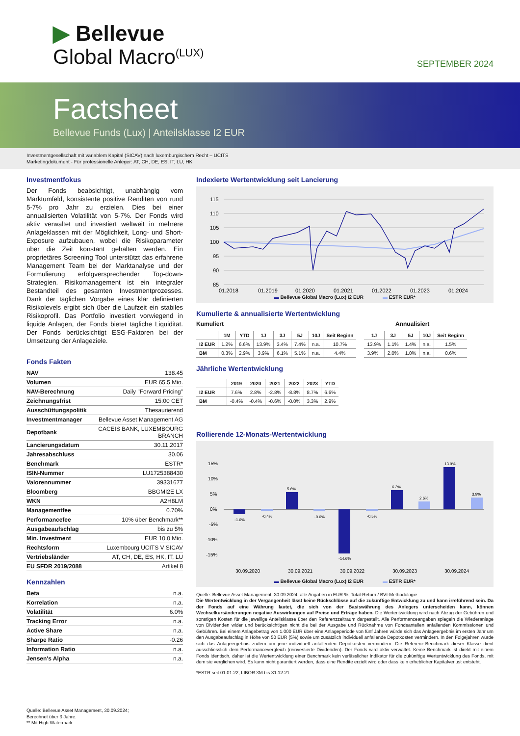▶ Bellevue
Global Macro<sup>(LUX)</sup> SEPTEMBER 2024
Factsheet
Bellevue Funds (Lux) | Anteilsklasse I2 EUR
Investmentgesellschaft mit variablem Kapital (SICAV) nach luxemburgischem Recht – UCITS
Marketingdokument - Für professionelle Anleger: AT, CH, DE, ES, IT, LU, HK
Investmentfokus
Der Fonds beabsichtigt, unabhängig vom Marktumfeld, konsistente positive Renditen von rund 5-7% pro Jahr zu erzielen. Dies bei einer annualisierten Volatilität von 5-7%. Der Fonds wird aktiv verwaltet und investiert weltweit in mehrere Anlageklassen mit der Möglichkeit, Long- und Short-Exposure aufzubauen, wobei die Risikoparameter über die Zeit konstant gehalten werden. Ein proprietäres Screening Tool unterstützt das erfahrene Management Team bei der Marktanalyse und der Formulierung erfolgversprechender Top-down-Strategien. Risikomanagement ist ein integraler Bestandteil des gesamten Investmentprozesses. Dank der täglichen Vorgabe eines klar definierten Risikolevels ergibt sich über die Laufzeit ein stabiles Risikoprofil. Das Portfolio investiert vorwiegend in liquide Anlagen, der Fonds bietet tägliche Liquidität. Der Fonds berücksichtigt ESG-Faktoren bei der Umsetzung der Anlageziele.
Fonds Fakten
| NAV | 138.45 |
| Volumen | EUR 65.5 Mio. |
| NAV-Berechnung | Daily "Forward Pricing" |
| Zeichnungsfrist | 15:00 CET |
| Ausschüttungspolitik | Thesaurierend |
| Investmentmanager | Bellevue Asset Management AG |
| Depotbank | CACEIS BANK, LUXEMBOURG BRANCH |
| Lancierungsdatum | 30.11.2017 |
| Jahresabschluss | 30.06 |
| Benchmark | ESTR* |
| ISIN-Nummer | LU1725388430 |
| Valorennummer | 39331677 |
| Bloomberg | BBGMI2E LX |
| WKN | A2H8LM |
| Managementfee | 0.70% |
| Performancefee | 10% über Benchmark** |
| Ausgabeaufschlag | bis zu 5% |
| Min. Investment | EUR 10.0 Mio. |
| Rechtsform | Luxembourg UCITS V SICAV |
| Vertriebsländer | AT, CH, DE, ES, HK, IT, LU |
| EU SFDR 2019/2088 | Artikel 8 |
Kennzahlen
| Beta | n.a. |
| Korrelation | n.a. |
| Volatilität | 6.0% |
| Tracking Error | n.a. |
| Active Share | n.a. |
| Sharpe Ratio | -0.26 |
| Information Ratio | n.a. |
| Jensen's Alpha | n.a. |
Quelle: Bellevue Asset Management, 30.09.2024;
Berechnet über 3 Jahre.
** Mit High Watermark
Indexierte Wertentwicklung seit Lancierung
115
110
105
100
95
90
85
01.2018
01.2019
01.2020
01.2021
01.2022
01.2023
01.2024
▬ Bellevue Global Macro (Lux) I2 EUR ▬ ESTR EUR*
Kumulierte & annualisierte Wertentwicklung
Kumuliert Annualisiert
| | 1M | YTD | 1J | 3J | 5J | 10J | Seit Beginn |
| --- | --- | --- | --- | --- | --- | --- | --- |
| I2 EUR | 1.2% | 6.6% | 13.9% | 3.4% | 7.4% | n.a. | 10.7% |
| BM | 0.3% | 2.9% | 3.9% | 6.1% | 5.1% | n.a. | 4.4% |
| 1J | 3J | 5J | 10J | Seit Beginn |
| --- | --- | --- | --- | --- |
| 13.9% | 1.1% | 1.4% | n.a. | 1.5% |
| 3.9% | 2.0% | 1.0% | n.a. | 0.6% |
Jährliche Wertentwicklung
| | 2019 | 2020 | 2021 | 2022 | 2023 | YTD |
| --- | --- | --- | --- | --- | --- | --- |
| I2 EUR | 7.6% | 2.8% | -2.8% | -8.8% | 8.7% | 6.6% |
| BM | -0.4% | -0.4% | -0.6% | -0.0% | 3.3% | 2.9% |
Rollierende 12-Monats-Wertentwicklung
15%
10%
5%
0%
-5%
-10%
-15%
-1.6%
-0.4%
5.6%
-0.6%
-14.6%
-0.5%
6.3%
2.6%
13.9%
3.9%
30.09.2020
30.09.2021
30.09.2022
30.09.2023
30.09.2024
▬ Bellevue Global Macro (Lux) I2 EUR ▬ ESTR EUR*
Quelle: Bellevue Asset Management, 30.09.2024; alle Angaben in EUR %, Total-Return / BVI-Methodologie
Die Wertentwicklung in der Vergangenheit lässt keine Rückschlüsse auf die zukünftige Entwicklung zu und kann irreführend sein. Da der Fonds auf eine Währung lautet, die sich von der Basiswährung des Anlegers unterscheiden kann, können Wechselkursänderungen negative Auswirkungen auf Preise und Erträge haben. Die Wertentwicklung wird nach Abzug der Gebühren und sonstigen Kosten für die jeweilige Anteilsklasse über den Referenzzeitraum dargestellt. Alle Performanceangaben spiegeln die Wiederanlage von Dividenden wider und berücksichtigen nicht die bei der Ausgabe und Rücknahme von Fondsanteilen anfallenden Kommissionen und Gebühren. Bei einem Anlagebetrag von 1.000 EUR über eine Anlageperiode von fünf Jahren würde sich das Anlageergebnis im ersten Jahr um den Ausgabeaufschlag in Höhe von 50 EUR (5%) sowie um zusätzlich individuell anfallende Depotkosten vermindern. In den Folgejahren würde sich das Anlageergebnis zudem um jene individuell anfallenden Depotkosten vermindern. Die Referenz-Benchmark dieser Klasse dient ausschliesslich dem Performancevergleich (reinvestierte Dividenden). Der Fonds wird aktiv verwaltet. Keine Benchmark ist direkt mit einem Fonds identisch, daher ist die Wertentwicklung einer Benchmark kein verlässlicher Indikator für die zukünftige Wertentwicklung des Fonds, mit dem sie verglichen wird. Es kann nicht garantiert werden, dass eine Rendite erzielt wird oder dass kein erheblicher Kapitalverlust entsteht.
*ESTR seit 01.01.22, LIBOR 3M bis 31.12.21